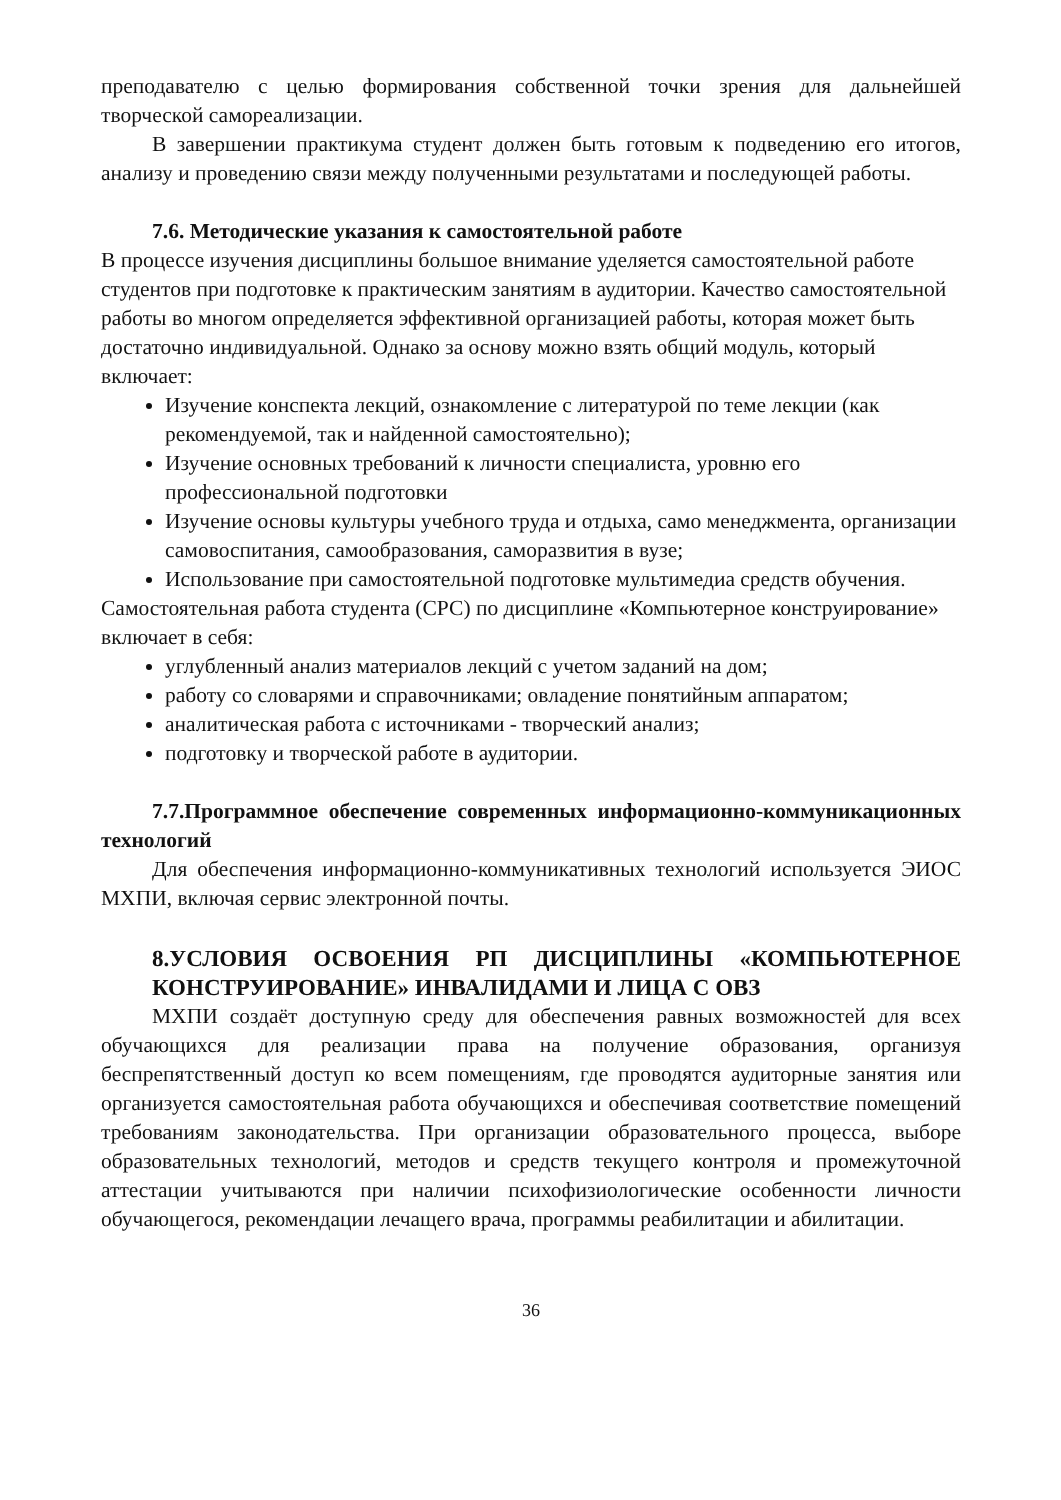преподавателю с целью формирования собственной точки зрения для дальнейшей творческой самореализации.
В завершении практикума студент должен быть готовым к подведению его итогов, анализу и проведению связи между полученными результатами и последующей работы.
7.6. Методические указания к самостоятельной работе
В процессе изучения дисциплины большое внимание уделяется самостоятельной работе студентов при подготовке к практическим занятиям в аудитории. Качество самостоятельной работы во многом определяется эффективной организацией работы, которая может быть достаточно индивидуальной. Однако за основу можно взять общий модуль, который включает:
Изучение конспекта лекций, ознакомление с литературой по теме лекции (как рекомендуемой, так и найденной самостоятельно);
Изучение основных требований к личности специалиста, уровню его профессиональной подготовки
Изучение основы культуры учебного труда и отдыха, само менеджмента, организации самовоспитания, самообразования, саморазвития в вузе;
Использование при самостоятельной подготовке мультимедиа средств обучения.
Самостоятельная работа студента (СРС) по дисциплине «Компьютерное конструирование»
включает в себя:
углубленный анализ материалов лекций с учетом заданий на дом;
работу со словарями и справочниками; овладение понятийным аппаратом;
аналитическая работа с источниками - творческий анализ;
подготовку и творческой работе в аудитории.
7.7.Программное обеспечение современных информационно-коммуникационных технологий
Для обеспечения информационно-коммуникативных технологий используется ЭИОС МХПИ, включая сервис электронной почты.
8.УСЛОВИЯ ОСВОЕНИЯ РП ДИСЦИПЛИНЫ «КОМПЬЮТЕРНОЕ КОНСТРУИРОВАНИЕ» ИНВАЛИДАМИ И ЛИЦА С ОВЗ
МХПИ создаёт доступную среду для обеспечения равных возможностей для всех обучающихся для реализации права на получение образования, организуя беспрепятственный доступ ко всем помещениям, где проводятся аудиторные занятия или организуется самостоятельная работа обучающихся и обеспечивая соответствие помещений требованиям законодательства. При организации образовательного процесса, выборе образовательных технологий, методов и средств текущего контроля и промежуточной аттестации учитываются при наличии психофизиологические особенности личности обучающегося, рекомендации лечащего врача, программы реабилитации и абилитации.
36